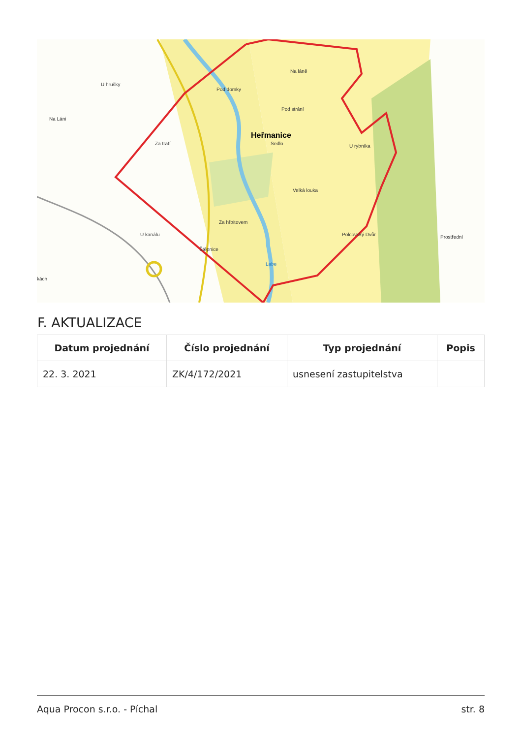Heřmanice
U hrušky
Na Láni
Za tratí
Pod domky
Pod strání
Na láně
Sedlo
U rybníka
Velká louka
Za hřbitovem
U kanálu
Štěpnice
Labe
Polcovský Dvůr
Prostřední
kách
F. AKTUALIZACE
| Datum projednání | Číslo projednání | Typ projednání | Popis |
| --- | --- | --- | --- |
| 22. 3. 2021 | ZK/4/172/2021 | usnesení zastupitelstva | |
Aqua Procon s.r.o. - Píchal str. 8